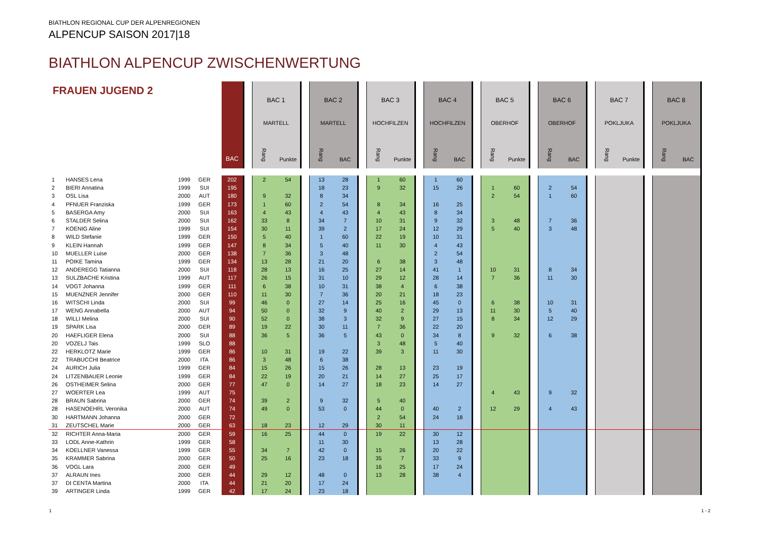BIATHLON REGIONAL CUP DER ALPENREGIONEN
ALPENCUP SAISON 2017|18
BIATHLON ALPENCUP ZWISCHENWERTUNG
| FRAUEN JUGEND 2 | | | | | BAC | | BAC 1 MARTELL | | | BAC 2 MARTELL | | | BAC 3 HOCHFILZEN | | | BAC 4 HOCHFILZEN | | | BAC 5 OBERHOF | | | BAC 6 OBERHOF | | | BAC 7 POKLJUKA | | | BAC 8 POKLJUKA | | | |
| | | | | | | | Rang | Punkte | | Rang | BAC | | Rang | Punkte | | Rang | BAC | | Rang | Punkte | | Rang | BAC | | Rang | Punkte | | Rang | BAC | | |
| 1 | HANSES Lena | 1999 | GER | | 202 | | 2 | 54 | | 13 | 28 | | 1 | 60 | | 1 | 60 | | | | | | | | | | | | | | |
| 2 | BIERI Annatina | 1999 | SUI | | 195 | | | | | 18 | 23 | | 9 | 32 | | 15 | 26 | | 1 | 60 | | 2 | 54 | | | | | | | | |
| 3 | OSL Lisa | 2000 | AUT | | 180 | | 9 | 32 | | 8 | 34 | | | | | | | | 2 | 54 | | 1 | 60 | | | | | | | | |
| 4 | PFNUER Franziska | 1999 | GER | | 173 | | 1 | 60 | | 2 | 54 | | 8 | 34 | | 16 | 25 | | | | | | | | | | | | | | |
| 5 | BASERGA Amy | 2000 | SUI | | 163 | | 4 | 43 | | 4 | 43 | | 4 | 43 | | 8 | 34 | | | | | | | | | | | | | | |
| 6 | STALDER Selina | 2000 | SUI | | 162 | | 33 | 8 | | 34 | 7 | | 10 | 31 | | 9 | 32 | | 3 | 48 | | 7 | 36 | | | | | | | | |
| 7 | KOENIG Aline | 1999 | SUI | | 154 | | 30 | 11 | | 39 | 2 | | 17 | 24 | | 12 | 29 | | 5 | 40 | | 3 | 48 | | | | | | | | |
| 8 | WILD Stefanie | 1999 | GER | | 150 | | 5 | 40 | | 1 | 60 | | 22 | 19 | | 10 | 31 | | | | | | | | | | | | | | |
| 9 | KLEIN Hannah | 1999 | GER | | 147 | | 8 | 34 | | 5 | 40 | | 11 | 30 | | 4 | 43 | | | | | | | | | | | | | | |
| 10 | MUELLER Luise | 2000 | GER | | 138 | | 7 | 36 | | 3 | 48 | | | | | 2 | 54 | | | | | | | | | | | | | | |
| 11 | POIKE Tamina | 1999 | GER | | 134 | | 13 | 28 | | 21 | 20 | | 6 | 38 | | 3 | 48 | | | | | | | | | | | | | | |
| 12 | ANDEREGG Tatianna | 2000 | SUI | | 118 | | 28 | 13 | | 16 | 25 | | 27 | 14 | | 41 | 1 | | 10 | 31 | | 8 | 34 | | | | | | | | |
| 13 | SULZBACHE Kristina | 1999 | AUT | | 117 | | 26 | 15 | | 31 | 10 | | 29 | 12 | | 28 | 14 | | 7 | 36 | | 11 | 30 | | | | | | | | |
| 14 | VOGT Johanna | 1999 | GER | | 111 | | 6 | 38 | | 10 | 31 | | 38 | 4 | | 6 | 38 | | | | | | | | | | | | | | |
| 15 | MUENZNER Jennifer | 2000 | GER | | 110 | | 11 | 30 | | 7 | 36 | | 20 | 21 | | 18 | 23 | | | | | | | | | | | | | | |
| 16 | WITSCHI Linda | 2000 | SUI | | 99 | | 46 | 0 | | 27 | 14 | | 25 | 16 | | 45 | 0 | | 6 | 38 | | 10 | 31 | | | | | | | | |
| 17 | WENG Annabella | 2000 | AUT | | 94 | | 50 | 0 | | 32 | 9 | | 40 | 2 | | 29 | 13 | | 11 | 30 | | 5 | 40 | | | | | | | | |
| 18 | WILLI Melina | 2000 | SUI | | 90 | | 52 | 0 | | 38 | 3 | | 32 | 9 | | 27 | 15 | | 8 | 34 | | 12 | 29 | | | | | | | | |
| 19 | SPARK Lisa | 2000 | GER | | 89 | | 19 | 22 | | 30 | 11 | | 7 | 36 | | 22 | 20 | | | | | | | | | | | | | | |
| 20 | HAEFLIGER Elena | 2000 | SUI | | 88 | | 36 | 5 | | 36 | 5 | | 43 | 0 | | 34 | 8 | | 9 | 32 | | 6 | 38 | | | | | | | | |
| 20 | VOZELJ Tais | 1999 | SLO | | 88 | | | | | | | | 3 | 48 | | 5 | 40 | | | | | | | | | | | | | | |
| 22 | HERKLOTZ Marie | 1999 | GER | | 86 | | 10 | 31 | | 19 | 22 | | 39 | 3 | | 11 | 30 | | | | | | | | | | | | | | |
| 22 | TRABUCCHI Beatrice | 2000 | ITA | | 86 | | 3 | 48 | | 6 | 38 | | | | | | | | | | | | | | | | | | | | |
| 24 | AURICH Julia | 1999 | GER | | 84 | | 15 | 26 | | 15 | 26 | | 28 | 13 | | 23 | 19 | | | | | | | | | | | | | | |
| 24 | LITZENBAUER Leonie | 1999 | GER | | 84 | | 22 | 19 | | 20 | 21 | | 14 | 27 | | 25 | 17 | | | | | | | | | | | | | | |
| 26 | OSTHEIMER Selina | 2000 | GER | | 77 | | 47 | 0 | | 14 | 27 | | 18 | 23 | | 14 | 27 | | | | | | | | | | | | | | |
| 27 | WOERTER Lea | 1999 | AUT | | 75 | | | | | | | | | | | | | | 4 | 43 | | 9 | 32 | | | | | | | | |
| 28 | BRAUN Sabrina | 2000 | GER | | 74 | | 39 | 2 | | 9 | 32 | | 5 | 40 | | | | | | | | | | | | | | | | | |
| 28 | HASENOEHRL Veronika | 2000 | AUT | | 74 | | 49 | 0 | | 53 | 0 | | 44 | 0 | | 40 | 2 | | 12 | 29 | | 4 | 43 | | | | | | | | |
| 30 | HARTMANN Johanna | 2000 | GER | | 72 | | | | | | | | 2 | 54 | | 24 | 18 | | | | | | | | | | | | | | |
| 31 | ZEUTSCHEL Marie | 2000 | GER | | 63 | | 18 | 23 | | 12 | 29 | | 30 | 11 | | | | | | | | | | | | | | | | | |
| 32 | RICHTER Anna-Maria | 2000 | GER | | 59 | | 16 | 25 | | 44 | 0 | | 19 | 22 | | 30 | 12 | | | | | | | | | | | | | | |
| 33 | LODL Anne-Kathrin | 1999 | GER | | 58 | | | | | 11 | 30 | | | | | 13 | 28 | | | | | | | | | | | | | | |
| 34 | KOELLNER Vanessa | 1999 | GER | | 55 | | 34 | 7 | | 42 | 0 | | 15 | 26 | | 20 | 22 | | | | | | | | | | | | | | |
| 35 | KRAMMER Sabrina | 2000 | GER | | 50 | | 25 | 16 | | 23 | 18 | | 35 | 7 | | 33 | 9 | | | | | | | | | | | | | | |
| 36 | VOGL Lara | 2000 | GER | | 49 | | | | | | | | 16 | 25 | | 17 | 24 | | | | | | | | | | | | | | |
| 37 | ALRAUN Ines | 2000 | GER | | 44 | | 29 | 12 | | 48 | 0 | | 13 | 28 | | 38 | 4 | | | | | | | | | | | | | | |
| 37 | DI CENTA Martina | 2000 | ITA | | 44 | | 21 | 20 | | 17 | 24 | | | | | | | | | | | | | | | | | | | | |
| 39 | ARTINGER Linda | 1999 | GER | | 42 | | 17 | 24 | | 23 | 18 | | | | | | | | | | | | | | | | | | | | |
1 1 - 2